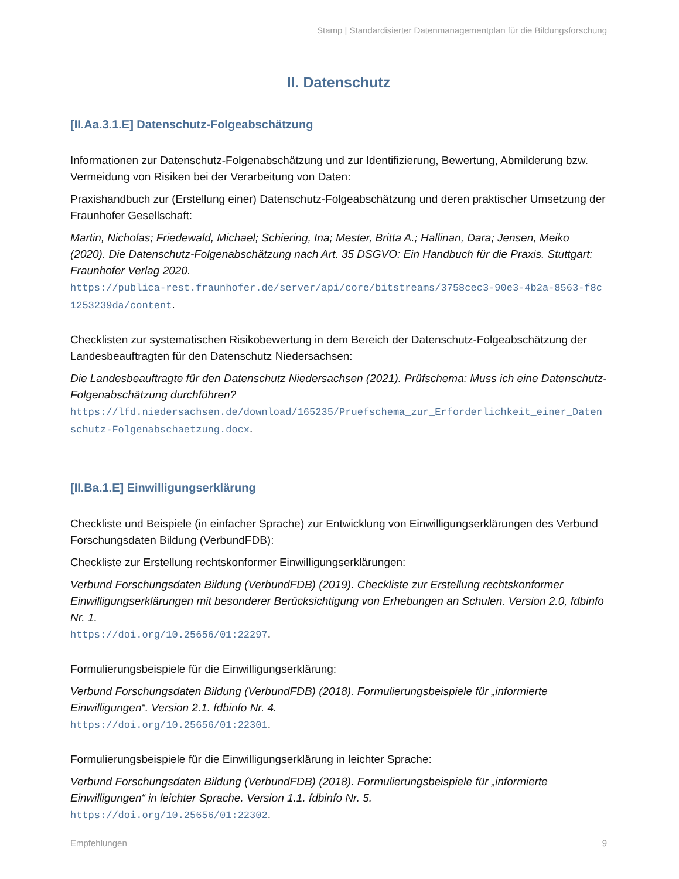Stamp | Standardisierter Datenmanagementplan für die Bildungsforschung
II. Datenschutz
[II.Aa.3.1.E] Datenschutz-Folgeabschätzung
Informationen zur Datenschutz-Folgenabschätzung und zur Identifizierung, Bewertung, Abmilderung bzw. Vermeidung von Risiken bei der Verarbeitung von Daten:
Praxishandbuch zur (Erstellung einer) Datenschutz-Folgeabschätzung und deren praktischer Umsetzung der Fraunhofer Gesellschaft:
Martin, Nicholas; Friedewald, Michael; Schiering, Ina; Mester, Britta A.; Hallinan, Dara; Jensen, Meiko (2020). Die Datenschutz-Folgenabschätzung nach Art. 35 DSGVO: Ein Handbuch für die Praxis. Stuttgart: Fraunhofer Verlag 2020.
https://publica-rest.fraunhofer.de/server/api/core/bitstreams/3758cec3-90e3-4b2a-8563-f8c1253239da/content.
Checklisten zur systematischen Risikobewertung in dem Bereich der Datenschutz-Folgeabschätzung der Landesbeauftragten für den Datenschutz Niedersachsen:
Die Landesbeauftragte für den Datenschutz Niedersachsen (2021). Prüfschema: Muss ich eine Datenschutz-Folgenabschätzung durchführen?
https://lfd.niedersachsen.de/download/165235/Pruefschema_zur_Erforderlichkeit_einer_Datenschutz-Folgenabschaetzung.docx.
[II.Ba.1.E] Einwilligungserklärung
Checkliste und Beispiele (in einfacher Sprache) zur Entwicklung von Einwilligungserklärungen des Verbund Forschungsdaten Bildung (VerbundFDB):
Checkliste zur Erstellung rechtskonformer Einwilligungserklärungen:
Verbund Forschungsdaten Bildung (VerbundFDB) (2019). Checkliste zur Erstellung rechtskonformer Einwilligungserklärungen mit besonderer Berücksichtigung von Erhebungen an Schulen. Version 2.0, fdbinfo Nr. 1.
https://doi.org/10.25656/01:22297.
Formulierungsbeispiele für die Einwilligungserklärung:
Verbund Forschungsdaten Bildung (VerbundFDB) (2018). Formulierungsbeispiele für „informierte Einwilligungen“. Version 2.1. fdbinfo Nr. 4.
https://doi.org/10.25656/01:22301.
Formulierungsbeispiele für die Einwilligungserklärung in leichter Sprache:
Verbund Forschungsdaten Bildung (VerbundFDB) (2018). Formulierungsbeispiele für „informierte Einwilligungen“ in leichter Sprache. Version 1.1. fdbinfo Nr. 5.
https://doi.org/10.25656/01:22302.
Empfehlungen 9